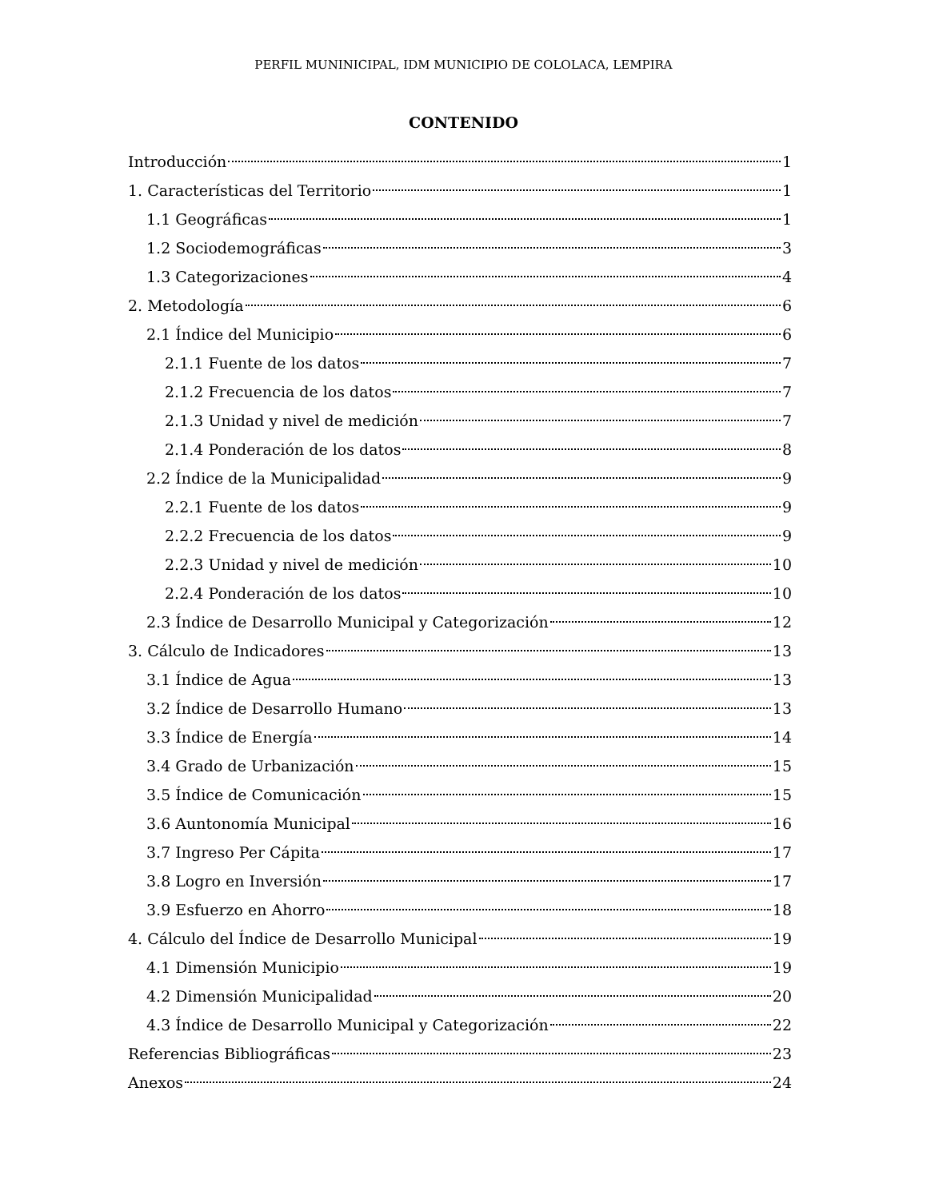PERFIL MUNINICIPAL, IDM MUNICIPIO DE COLOLACA, LEMPIRA
CONTENIDO
Introducción 1
1. Características del Territorio 1
1.1 Geográficas 1
1.2 Sociodemográficas 3
1.3 Categorizaciones 4
2. Metodología 6
2.1 Índice del Municipio 6
2.1.1 Fuente de los datos 7
2.1.2 Frecuencia de los datos 7
2.1.3 Unidad y nivel de medición 7
2.1.4 Ponderación de los datos 8
2.2 Índice de la Municipalidad 9
2.2.1 Fuente de los datos 9
2.2.2 Frecuencia de los datos 9
2.2.3 Unidad y nivel de medición 10
2.2.4 Ponderación de los datos 10
2.3 Índice de Desarrollo Municipal y Categorización 12
3. Cálculo de Indicadores 13
3.1 Índice de Agua 13
3.2 Índice de Desarrollo Humano 13
3.3 Índice de Energía 14
3.4 Grado de Urbanización 15
3.5 Índice de Comunicación 15
3.6 Auntonomía Municipal 16
3.7 Ingreso Per Cápita 17
3.8 Logro en Inversión 17
3.9 Esfuerzo en Ahorro 18
4. Cálculo del Índice de Desarrollo Municipal 19
4.1 Dimensión Municipio 19
4.2 Dimensión Municipalidad 20
4.3 Índice de Desarrollo Municipal y Categorización 22
Referencias Bibliográficas 23
Anexos 24